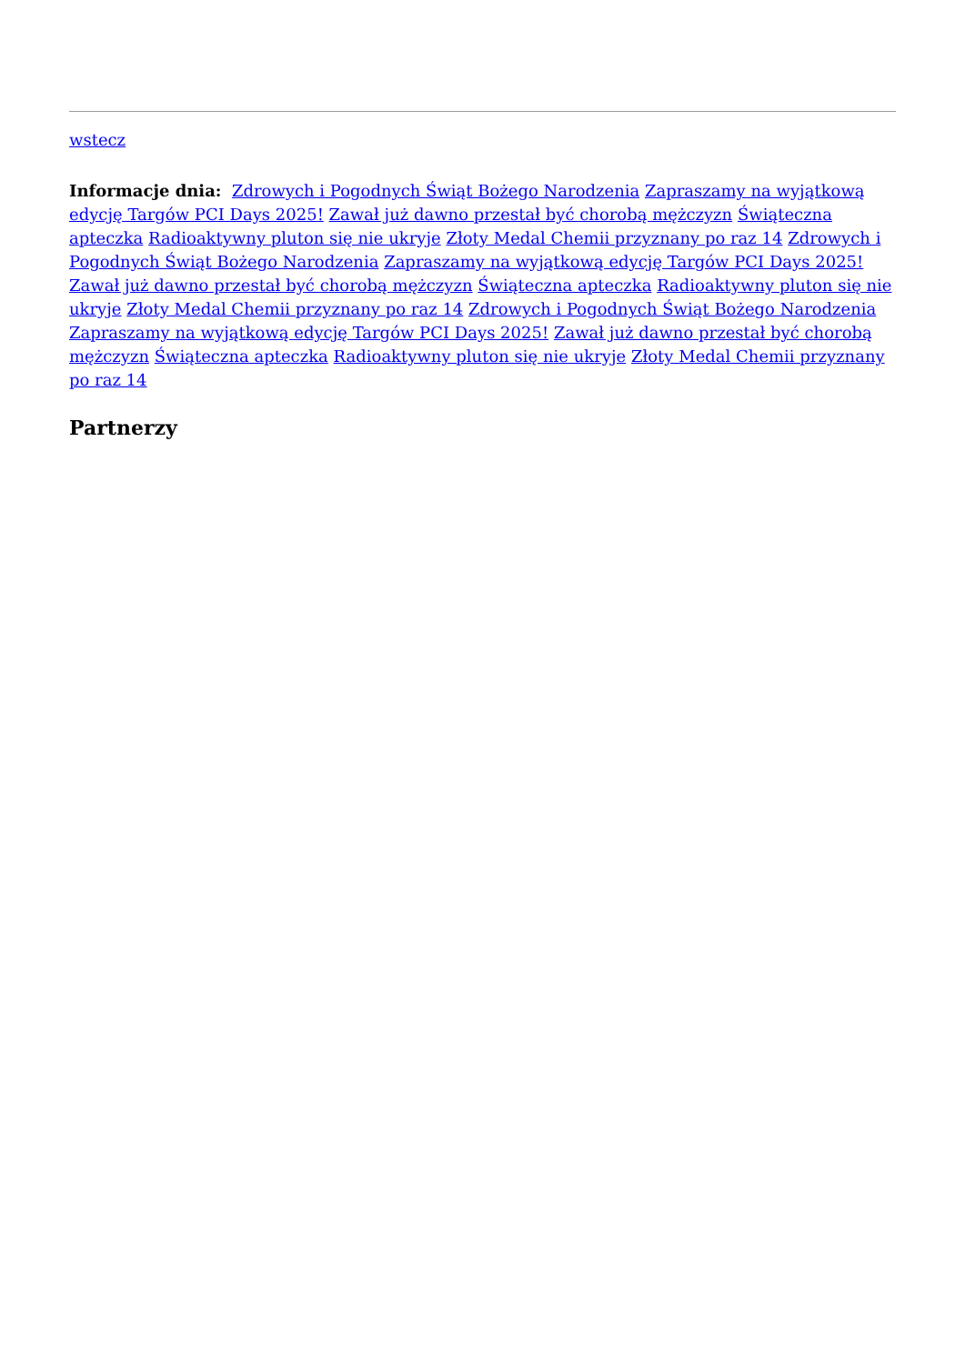wstecz
Informacje dnia: Zdrowych i Pogodnych Świąt Bożego Narodzenia Zapraszamy na wyjątkową edycję Targów PCI Days 2025! Zawał już dawno przestał być chorobą mężczyzn Świąteczna apteczka Radioaktywny pluton się nie ukryje Złoty Medal Chemii przyznany po raz 14 Zdrowych i Pogodnych Świąt Bożego Narodzenia Zapraszamy na wyjątkową edycję Targów PCI Days 2025! Zawał już dawno przestał być chorobą mężczyzn Świąteczna apteczka Radioaktywny pluton się nie ukryje Złoty Medal Chemii przyznany po raz 14 Zdrowych i Pogodnych Świąt Bożego Narodzenia Zapraszamy na wyjątkową edycję Targów PCI Days 2025! Zawał już dawno przestał być chorobą mężczyzn Świąteczna apteczka Radioaktywny pluton się nie ukryje Złoty Medal Chemii przyznany po raz 14
Partnerzy